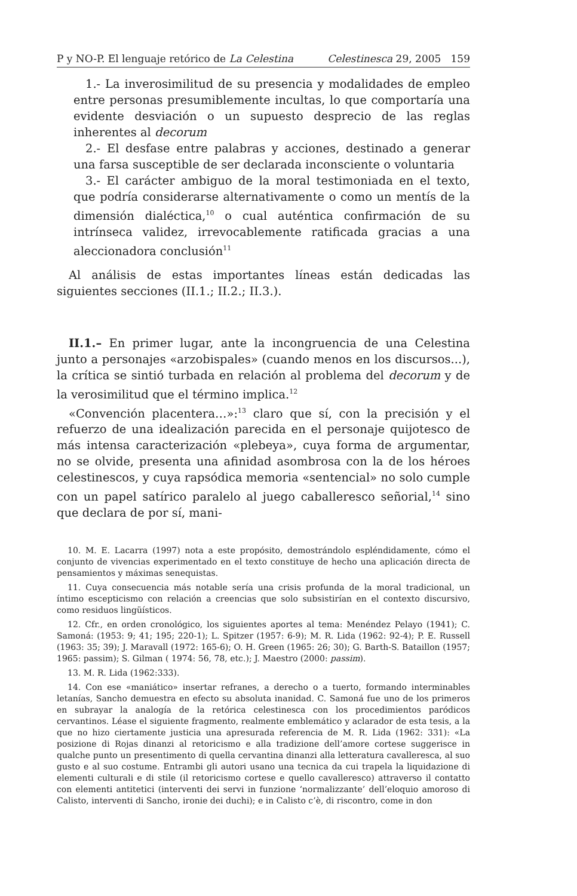P y NO-P. El lenguaje retórico de La Celestina Celestinesca 29, 2005 159
1.- La inverosimilitud de su presencia y modalidades de empleo entre personas presumiblemente incultas, lo que comportaría una evidente desviación o un supuesto desprecio de las reglas inherentes al decorum
2.- El desfase entre palabras y acciones, destinado a generar una farsa susceptible de ser declarada inconsciente o voluntaria
3.- El carácter ambiguo de la moral testimoniada en el texto, que podría considerarse alternativamente o como un mentís de la dimensión dialéctica,<sup>10</sup> o cual auténtica confirmación de su intrínseca validez, irrevocablemente ratificada gracias a una aleccionadora conclusión<sup>11</sup>
Al análisis de estas importantes líneas están dedicadas las siguientes secciones (II.1.; II.2.; II.3.).
II.1.– En primer lugar, ante la incongruencia de una Celestina junto a personajes «arzobispales» (cuando menos en los discursos...), la crítica se sintió turbada en relación al problema del decorum y de la verosimilitud que el término implica.<sup>12</sup>
«Convención placentera…»:<sup>13</sup> claro que sí, con la precisión y el refuerzo de una idealización parecida en el personaje quijotesco de más intensa caracterización «plebeya», cuya forma de argumentar, no se olvide, presenta una afinidad asombrosa con la de los héroes celestinescos, y cuya rapsódica memoria «sentencial» no solo cumple con un papel satírico paralelo al juego caballeresco señorial,<sup>14</sup> sino que declara de por sí, mani-
10. M. E. Lacarra (1997) nota a este propósito, demostrándolo espléndidamente, cómo el conjunto de vivencias experimentado en el texto constituye de hecho una aplicación directa de pensamientos y máximas senequistas.
11. Cuya consecuencia más notable sería una crisis profunda de la moral tradicional, un íntimo escepticismo con relación a creencias que solo subsistirían en el contexto discursivo, como residuos lingüísticos.
12. Cfr., en orden cronológico, los siguientes aportes al tema: Menéndez Pelayo (1941); C. Samoná: (1953: 9; 41; 195; 220-1); L. Spitzer (1957: 6-9); M. R. Lida (1962: 92-4); P. E. Russell (1963: 35; 39); J. Maravall (1972: 165-6); O. H. Green (1965: 26; 30); G. Barth-S. Bataillon (1957; 1965: passim); S. Gilman ( 1974: 56, 78, etc.); J. Maestro (2000: passim).
13. M. R. Lida (1962:333).
14. Con ese «maniático» insertar refranes, a derecho o a tuerto, formando interminables letanías, Sancho demuestra en efecto su absoluta inanidad. C. Samoná fue uno de los primeros en subrayar la analogía de la retórica celestinesca con los procedimientos paródicos cervantinos. Léase el siguiente fragmento, realmente emblemático y aclarador de esta tesis, a la que no hizo ciertamente justicia una apresurada referencia de M. R. Lida (1962: 331): «La posizione di Rojas dinanzi al retoricismo e alla tradizione dell’amore cortese suggerisce in qualche punto un presentimento di quella cervantina dinanzi alla letteratura cavalleresca, al suo gusto e al suo costume. Entrambi gli autori usano una tecnica da cui trapela la liquidazione di elementi culturali e di stile (il retoricismo cortese e quello cavalleresco) attraverso il contatto con elementi antitetici (interventi dei servi in funzione ‘normalizzante’ dell’eloquio amoroso di Calisto, interventi di Sancho, ironie dei duchi); e in Calisto c’è, di riscontro, come in don